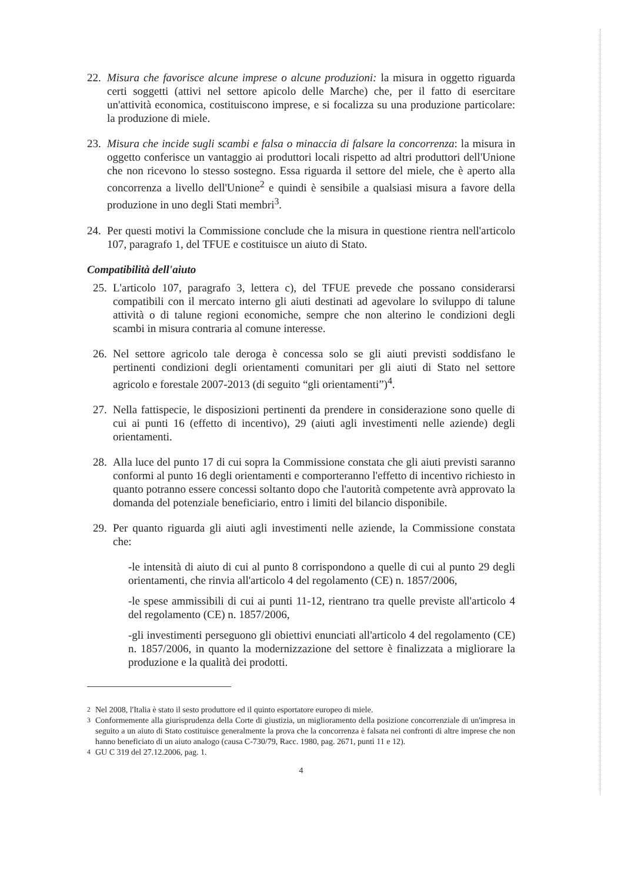22.
Misura che favorisce alcune imprese o alcune produzioni: la misura in oggetto riguarda certi soggetti (attivi nel settore apicolo delle Marche) che, per il fatto di esercitare un'attività economica, costituiscono imprese, e si focalizza su una produzione particolare: la produzione di miele.
23.
Misura che incide sugli scambi e falsa o minaccia di falsare la concorrenza: la misura in oggetto conferisce un vantaggio ai produttori locali rispetto ad altri produttori dell'Unione che non ricevono lo stesso sostegno. Essa riguarda il settore del miele, che è aperto alla concorrenza a livello dell'Unione<sup>2</sup> e quindi è sensibile a qualsiasi misura a favore della produzione in uno degli Stati membri<sup>3</sup>.
24.
Per questi motivi la Commissione conclude che la misura in questione rientra nell'articolo 107, paragrafo 1, del TFUE e costituisce un aiuto di Stato.
Compatibilità dell'aiuto
25.
L'articolo 107, paragrafo 3, lettera c), del TFUE prevede che possano considerarsi compatibili con il mercato interno gli aiuti destinati ad agevolare lo sviluppo di talune attività o di talune regioni economiche, sempre che non alterino le condizioni degli scambi in misura contraria al comune interesse.
26.
Nel settore agricolo tale deroga è concessa solo se gli aiuti previsti soddisfano le pertinenti condizioni degli orientamenti comunitari per gli aiuti di Stato nel settore agricolo e forestale 2007-2013 (di seguito “gli orientamenti”)<sup>4</sup>.
27.
Nella fattispecie, le disposizioni pertinenti da prendere in considerazione sono quelle di cui ai punti 16 (effetto di incentivo), 29 (aiuti agli investimenti nelle aziende) degli orientamenti.
28.
Alla luce del punto 17 di cui sopra la Commissione constata che gli aiuti previsti saranno conformi al punto 16 degli orientamenti e comporteranno l'effetto di incentivo richiesto in quanto potranno essere concessi soltanto dopo che l'autorità competente avrà approvato la domanda del potenziale beneficiario, entro i limiti del bilancio disponibile.
29.
Per quanto riguarda gli aiuti agli investimenti nelle aziende, la Commissione constata che:
-le intensità di aiuto di cui al punto 8 corrispondono a quelle di cui al punto 29 degli orientamenti, che rinvia all'articolo 4 del regolamento (CE) n. 1857/2006,
-le spese ammissibili di cui ai punti 11-12, rientrano tra quelle previste all'articolo 4 del regolamento (CE) n. 1857/2006,
-gli investimenti perseguono gli obiettivi enunciati all'articolo 4 del regolamento (CE) n. 1857/2006, in quanto la modernizzazione del settore è finalizzata a migliorare la produzione e la qualità dei prodotti.
<sup>2</sup> Nel 2008, l'Italia è stato il sesto produttore ed il quinto esportatore europeo di miele.
<sup>3</sup> Conformemente alla giurisprudenza della Corte di giustizia, un miglioramento della posizione concorrenziale di un'impresa in seguito a un aiuto di Stato costituisce generalmente la prova che la concorrenza è falsata nei confronti di altre imprese che non hanno beneficiato di un aiuto analogo (causa C-730/79, Racc. 1980, pag. 2671, punti 11 e 12).
<sup>4</sup> GU C 319 del 27.12.2006, pag. 1.
4